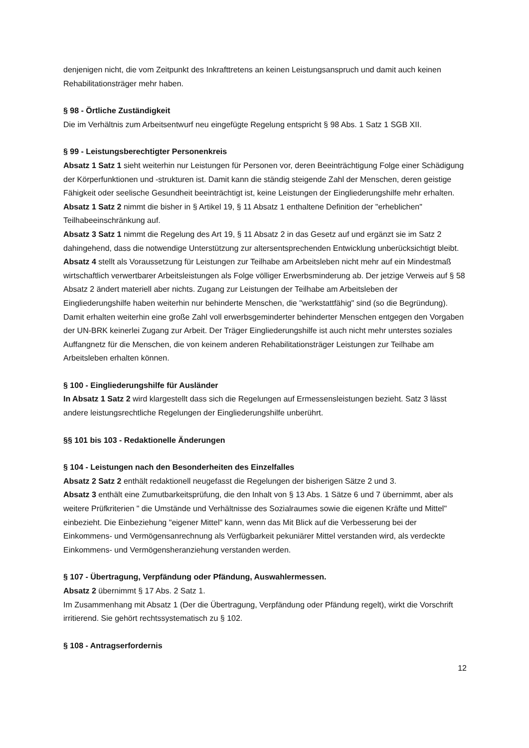denjenigen nicht, die vom Zeitpunkt des Inkrafttretens an keinen Leistungsanspruch und damit auch keinen Rehabilitationsträger mehr haben.
§ 98 - Örtliche Zuständigkeit
Die im Verhältnis zum Arbeitsentwurf neu eingefügte Regelung entspricht § 98 Abs. 1 Satz 1 SGB XII.
§ 99 - Leistungsberechtigter Personenkreis
Absatz 1 Satz 1 sieht weiterhin nur Leistungen für Personen vor, deren Beeinträchtigung Folge einer Schädigung der Körperfunktionen und -strukturen ist. Damit kann die ständig steigende Zahl der Menschen, deren geistige Fähigkeit oder seelische Gesundheit beeinträchtigt ist, keine Leistungen der Eingliederungshilfe mehr erhalten.
Absatz 1 Satz 2 nimmt die bisher in § Artikel 19, § 11 Absatz 1 enthaltene Definition der "erheblichen" Teilhabeeinschränkung auf.
Absatz 3 Satz 1 nimmt die Regelung des Art 19, § 11 Absatz 2 in das Gesetz auf und ergänzt sie im Satz 2 dahingehend, dass die notwendige Unterstützung zur altersentsprechenden Entwicklung unberücksichtigt bleibt.
Absatz 4 stellt als Voraussetzung für Leistungen zur Teilhabe am Arbeitsleben nicht mehr auf ein Mindestmaß wirtschaftlich verwertbarer Arbeitsleistungen als Folge völliger Erwerbsminderung ab. Der jetzige Verweis auf § 58 Absatz 2 ändert materiell aber nichts. Zugang zur Leistungen der Teilhabe am Arbeitsleben der Eingliederungshilfe haben weiterhin nur behinderte Menschen, die "werkstattfähig" sind (so die Begründung). Damit erhalten weiterhin eine große Zahl voll erwerbsgeminderter behinderter Menschen entgegen den Vorgaben der UN-BRK keinerlei Zugang zur Arbeit. Der Träger Eingliederungshilfe ist auch nicht mehr unterstes soziales Auffangnetz für die Menschen, die von keinem anderen Rehabilitationsträger Leistungen zur Teilhabe am Arbeitsleben erhalten können.
§ 100 - Eingliederungshilfe für Ausländer
In Absatz 1 Satz 2 wird klargestellt dass sich die Regelungen auf Ermessensleistungen bezieht. Satz 3 lässt andere leistungsrechtliche Regelungen der Eingliederungshilfe unberührt.
§§ 101 bis 103 - Redaktionelle Änderungen
§ 104 - Leistungen nach den Besonderheiten des Einzelfalles
Absatz 2 Satz 2 enthält redaktionell neugefasst die Regelungen der bisherigen Sätze 2 und 3.
Absatz 3 enthält eine Zumutbarkeitsprüfung, die den Inhalt von § 13 Abs. 1 Sätze 6 und 7 übernimmt, aber als weitere Prüfkriterien " die Umstände und Verhältnisse des Sozialraumes sowie die eigenen Kräfte und Mittel" einbezieht. Die Einbeziehung "eigener Mittel" kann, wenn das Mit Blick auf die Verbesserung bei der Einkommens- und Vermögensanrechnung als Verfügbarkeit pekuniärer Mittel verstanden wird, als verdeckte Einkommens- und Vermögensheranziehung verstanden werden.
§ 107 - Übertragung, Verpfändung oder Pfändung, Auswahlermessen.
Absatz 2 übernimmt § 17 Abs. 2 Satz 1.
Im Zusammenhang mit Absatz 1 (Der die Übertragung, Verpfändung oder Pfändung regelt), wirkt die Vorschrift irritierend. Sie gehört rechtssystematisch zu § 102.
§ 108 - Antragserfordernis
12